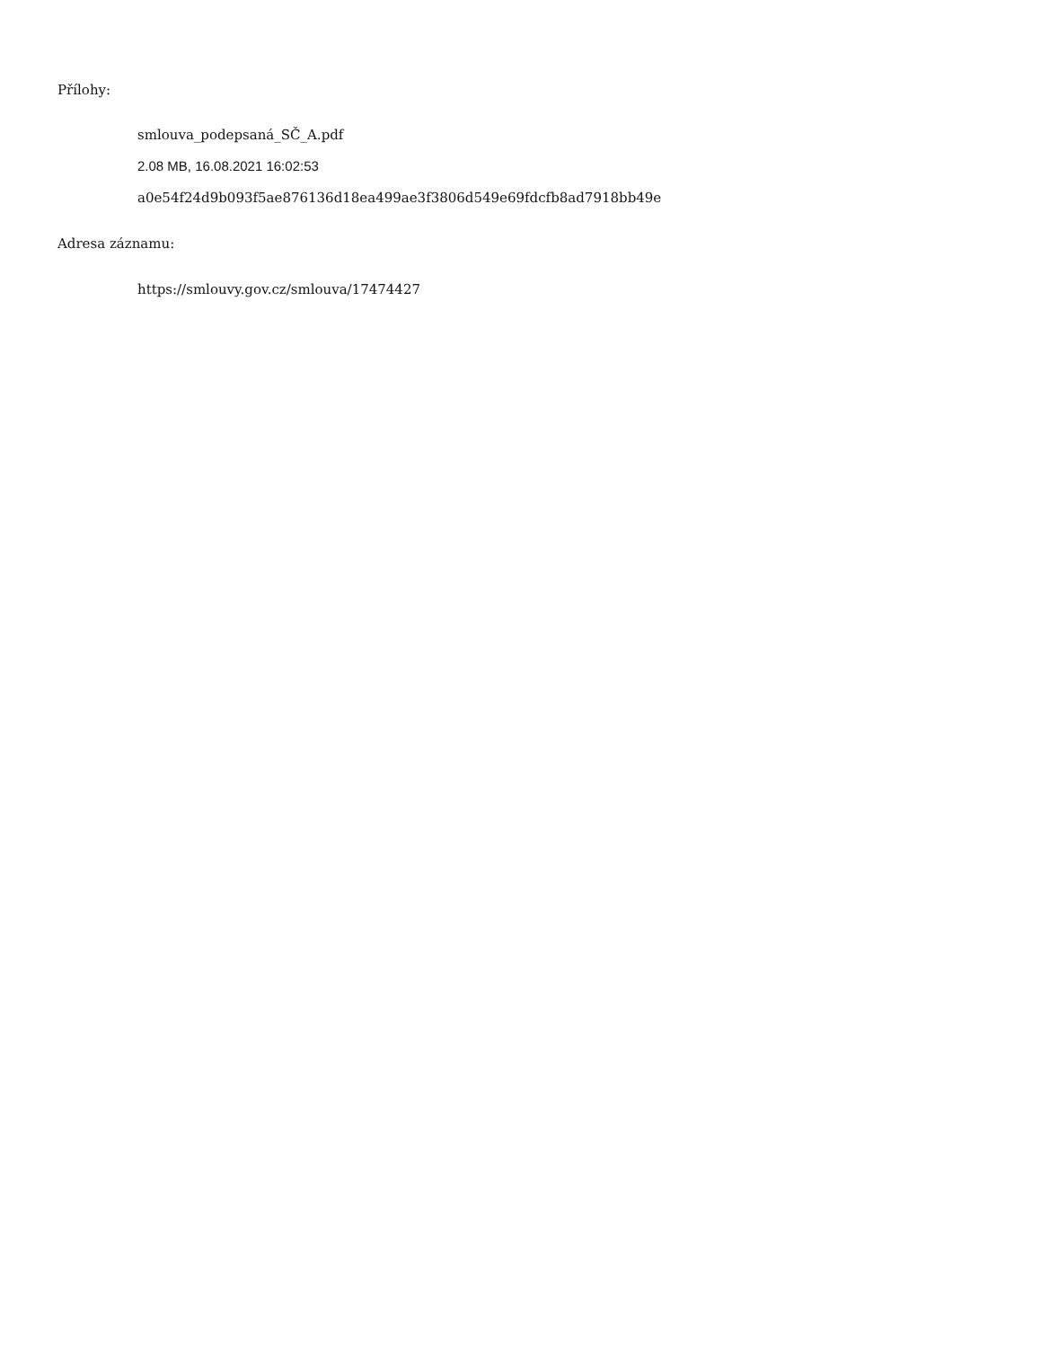Přílohy:
smlouva_podepsaná_SČ_A.pdf
2.08 MB, 16.08.2021 16:02:53
a0e54f24d9b093f5ae876136d18ea499ae3f3806d549e69fdcfb8ad7918bb49e
Adresa záznamu:
https://smlouvy.gov.cz/smlouva/17474427